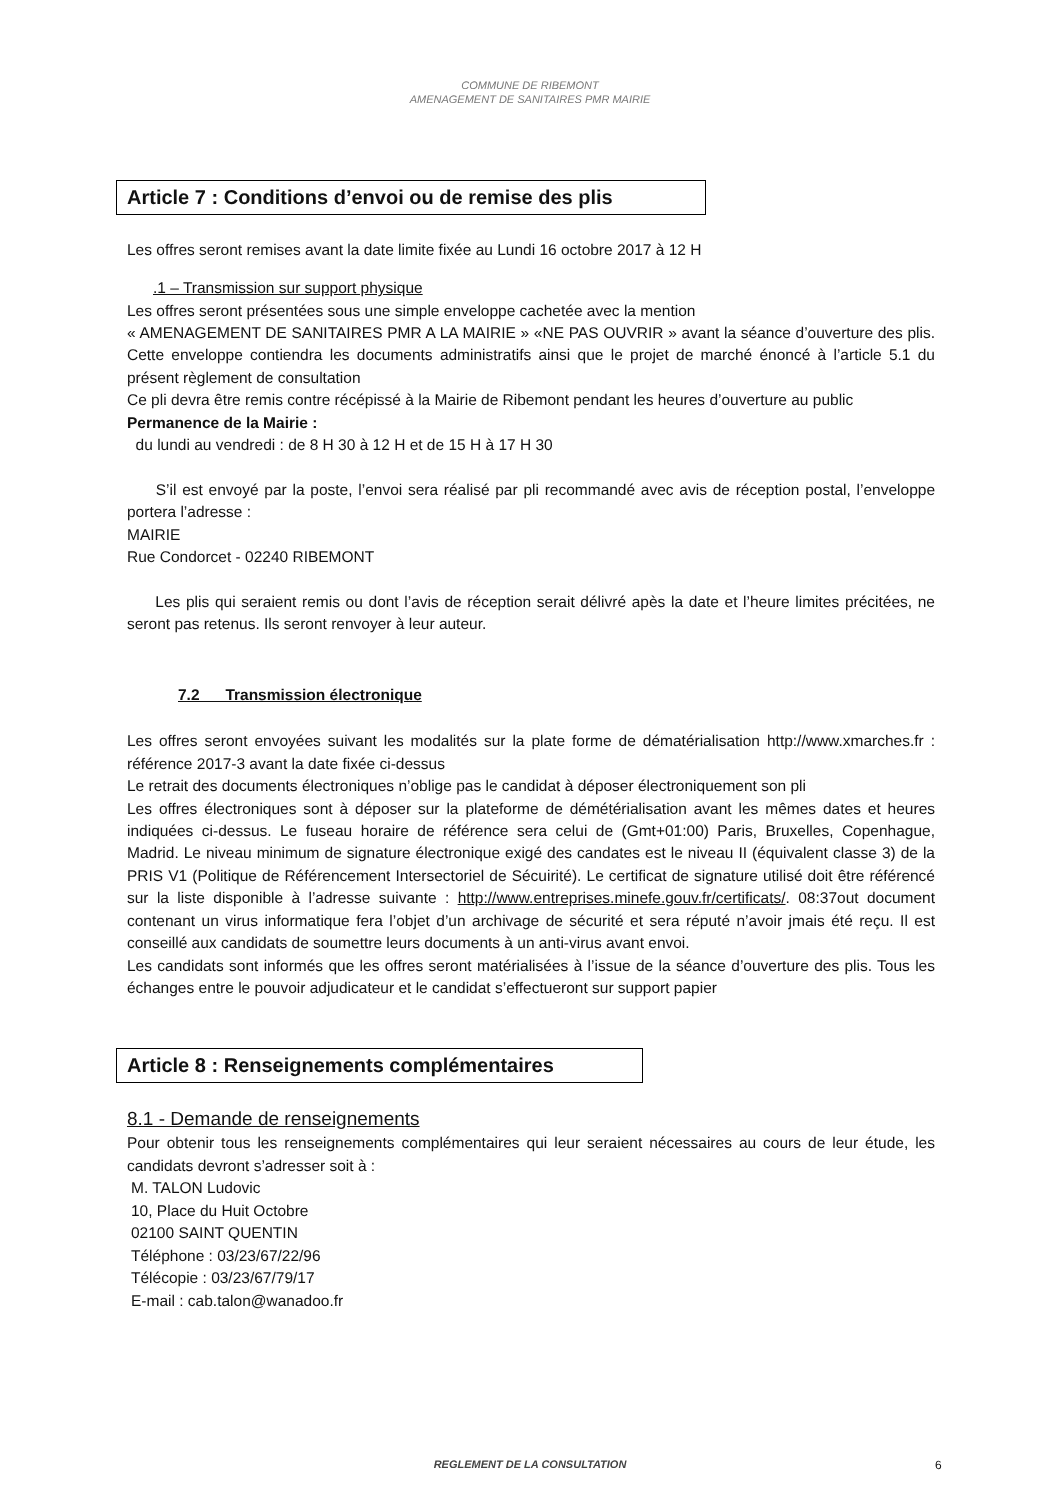COMMUNE DE RIBEMONT
AMENAGEMENT DE SANITAIRES PMR MAIRIE
Article 7 : Conditions d’envoi ou de remise des plis
Les offres seront remises avant la date limite fixée au Lundi 16 octobre 2017 à 12 H
.1 – Transmission sur support physique
Les offres seront présentées sous une simple enveloppe cachetée avec la mention
« AMENAGEMENT DE SANITAIRES PMR A LA MAIRIE » «NE PAS OUVRIR » avant la séance d’ouverture des plis. Cette enveloppe contiendra les documents administratifs ainsi que le projet de marché énoncé à l’article 5.1 du présent règlement de consultation
Ce pli devra être remis contre récépissé à la Mairie de Ribemont pendant les heures d’ouverture au public
Permanence de la Mairie :
du lundi au vendredi : de 8 H 30 à 12 H et de 15 H à 17 H 30
S’il est envoyé par la poste, l’envoi sera réalisé par pli recommandé avec avis de réception postal, l’enveloppe portera l’adresse :
MAIRIE
Rue Condorcet - 02240 RIBEMONT
Les plis qui seraient remis ou dont l’avis de réception serait délivré apès la date et l’heure limites précitées, ne seront pas retenus. Ils seront renvoyer à leur auteur.
7.2 Transmission électronique
Les offres seront envoyées suivant les modalités sur la plate forme de dématérialisation http://www.xmarches.fr : référence 2017-3 avant la date fixée ci-dessus
Le retrait des documents électroniques n’oblige pas le candidat à déposer électroniquement son pli
Les offres électroniques sont à déposer sur la plateforme de démétérialisation avant les mêmes dates et heures indiquées ci-dessus. Le fuseau horaire de référence sera celui de (Gmt+01:00) Paris, Bruxelles, Copenhague, Madrid. Le niveau minimum de signature électronique exigé des candates est le niveau II (équivalent classe 3) de la PRIS V1 (Politique de Référencement Intersectoriel de Sécuirité). Le certificat de signature utilisé doit être référencé sur la liste disponible à l’adresse suivante : http://www.entreprises.minefe.gouv.fr/certificats/. 08:37out document contenant un virus informatique fera l’objet d’un archivage de sécurité et sera réputé n’avoir jmais été reçu. Il est conseillé aux candidats de soumettre leurs documents à un anti-virus avant envoi.
Les candidats sont informés que les offres seront matérialisées à l’issue de la séance d’ouverture des plis. Tous les échanges entre le pouvoir adjudicateur et le candidat s’effectueront sur support papier
Article 8 : Renseignements complémentaires
8.1 - Demande de renseignements
Pour obtenir tous les renseignements complémentaires qui leur seraient nécessaires au cours de leur étude, les candidats devront s’adresser soit à :
M. TALON Ludovic
10, Place du Huit Octobre
02100 SAINT QUENTIN
Téléphone : 03/23/67/22/96
Télécopie : 03/23/67/79/17
E-mail : cab.talon@wanadoo.fr
REGLEMENT DE LA CONSULTATION 6